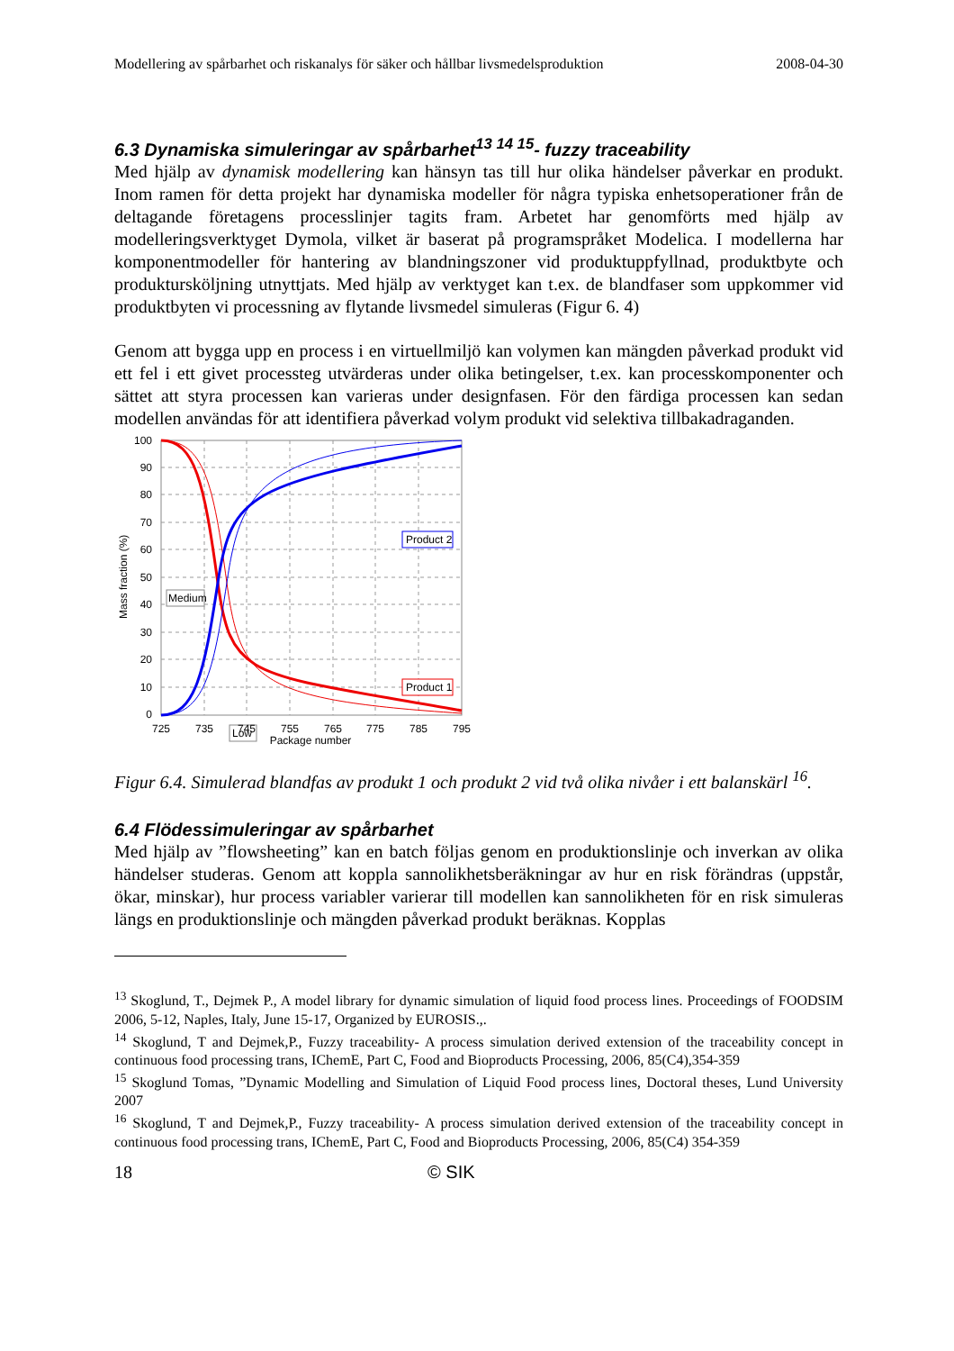Modellering av spårbarhet och riskanalys för säker och hållbar livsmedelsproduktion 2008-04-30
6.3 Dynamiska simuleringar av spårbarhet<sup>13 14 15</sup>- fuzzy traceability
Med hjälp av dynamisk modellering kan hänsyn tas till hur olika händelser påverkar en produkt. Inom ramen för detta projekt har dynamiska modeller för några typiska enhetsoperationer från de deltagande företagens processlinjer tagits fram. Arbetet har genomförts med hjälp av modelleringsverktyget Dymola, vilket är baserat på programspråket Modelica. I modellerna har komponentmodeller för hantering av blandningszoner vid produktuppfyllnad, produktbyte och produktursköljning utnyttjats. Med hjälp av verktyget kan t.ex. de blandfaser som uppkommer vid produktbyten vi processning av flytande livsmedel simuleras (Figur 6. 4)
Genom att bygga upp en process i en virtuellmiljö kan volymen kan mängden påverkad produkt vid ett fel i ett givet processteg utvärderas under olika betingelser, t.ex. kan processkomponenter och sättet att styra processen kan varieras under designfasen. För den färdiga processen kan sedan modellen användas för att identifiera påverkad volym produkt vid selektiva tillbakadraganden.
Product 2
Product 1
Medium
Low
100
90
80
70
60
50
40
30
20
10
0
725
735
745
755
765
775
785
795
Package number
Mass fraction (%)
Figur 6.4. Simulerad blandfas av produkt 1 och produkt 2 vid två olika nivåer i ett balanskärl <sup>16</sup>.
6.4 Flödessimuleringar av spårbarhet
Med hjälp av ”flowsheeting” kan en batch följas genom en produktionslinje och inverkan av olika händelser studeras. Genom att koppla sannolikhetsberäkningar av hur en risk förändras (uppstår, ökar, minskar), hur process variabler varierar till modellen kan sannolikheten för en risk simuleras längs en produktionslinje och mängden påverkad produkt beräknas. Kopplas
<sup>13</sup> Skoglund, T., Dejmek P., A model library for dynamic simulation of liquid food process lines. Proceedings of FOODSIM 2006, 5-12, Naples, Italy, June 15-17, Organized by EUROSIS.,.
<sup>14</sup> Skoglund, T and Dejmek,P., Fuzzy traceability- A process simulation derived extension of the traceability concept in continuous food processing trans, IChemE, Part C, Food and Bioproducts Processing, 2006, 85(C4),354-359
<sup>15</sup> Skoglund Tomas, ”Dynamic Modelling and Simulation of Liquid Food process lines, Doctoral theses, Lund University 2007
<sup>16</sup> Skoglund, T and Dejmek,P., Fuzzy traceability- A process simulation derived extension of the traceability concept in continuous food processing trans, IChemE, Part C, Food and Bioproducts Processing, 2006, 85(C4) 354-359
18 © SIK